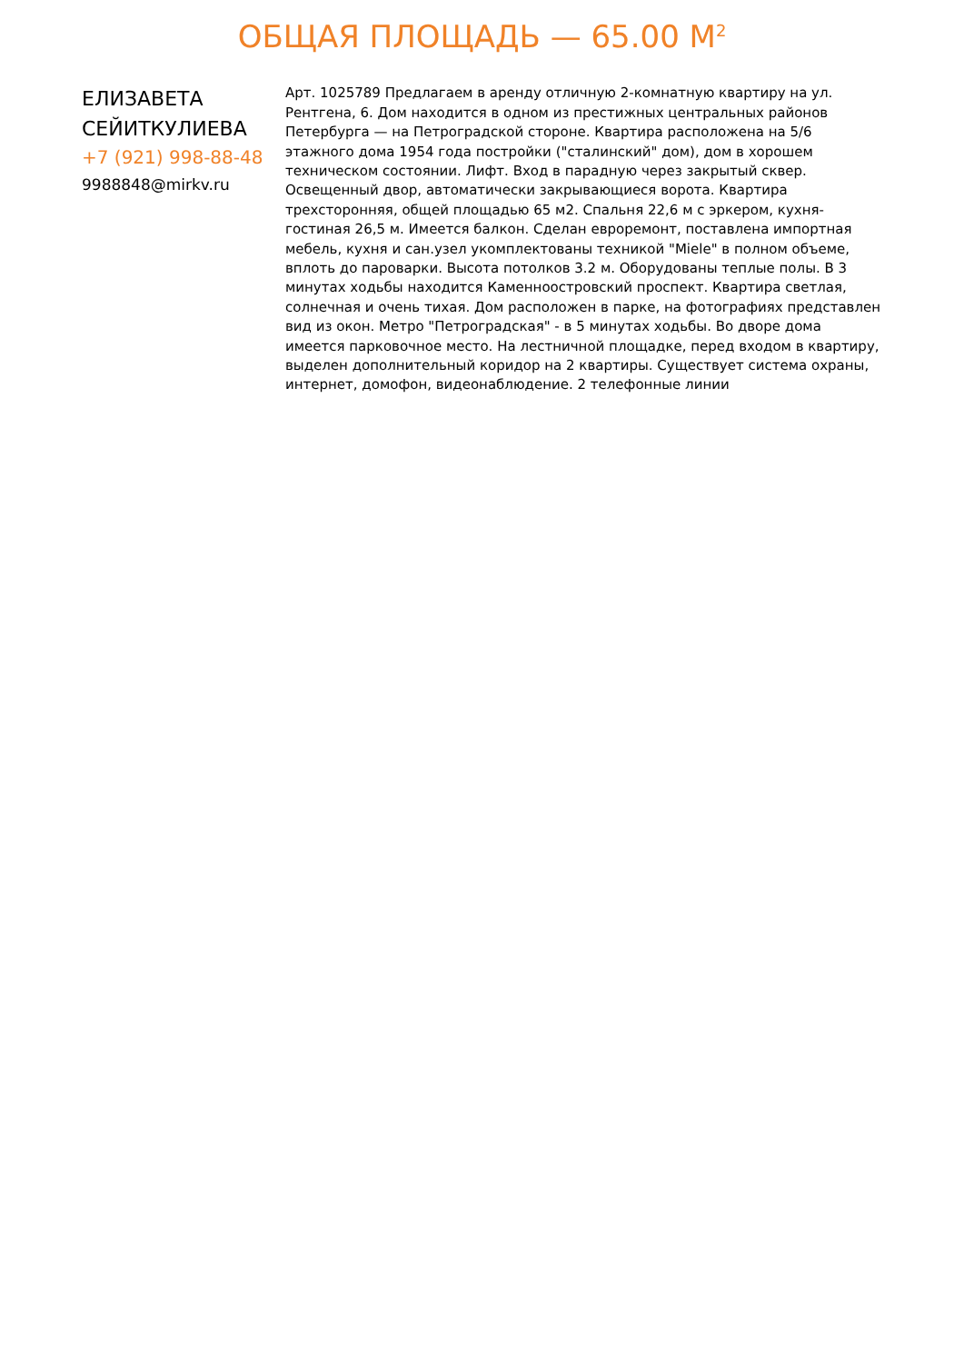ОБЩАЯ ПЛОЩАДЬ — 65.00 М<sup>2</sup>
ЕЛИЗАВЕТА СЕЙИТКУЛИЕВА
+7 (921) 998-88-48
9988848@mirkv.ru
Арт. 1025789 Предлагаем в аренду отличную 2-комнатную квартиру на ул. Рентгена, 6. Дом находится в одном из престижных центральных районов Петербурга — на Петроградской стороне. Квартира расположена на 5/6 этажного дома 1954 года постройки ("сталинский" дом), дом в хорошем техническом состоянии. Лифт. Вход в парадную через закрытый сквер. Освещенный двор, автоматически закрывающиеся ворота. Квартира трехсторонняя, общей площадью 65 м2. Спальня 22,6 м с эркером, кухня-гостиная 26,5 м. Имеется балкон. Сделан евроремонт, поставлена импортная мебель, кухня и сан.узел укомплектованы техникой "Miele" в полном объеме, вплоть до пароварки. Высота потолков 3.2 м. Оборудованы теплые полы. В 3 минутах ходьбы находится Каменноостровский проспект. Квартира светлая, солнечная и очень тихая. Дом расположен в парке, на фотографиях представлен вид из окон. Метро "Петроградская" - в 5 минутах ходьбы. Во дворе дома имеется парковочное место. На лестничной площадке, перед входом в квартиру, выделен дополнительный коридор на 2 квартиры. Существует система охраны, интернет, домофон, видеонаблюдение. 2 телефонные линии